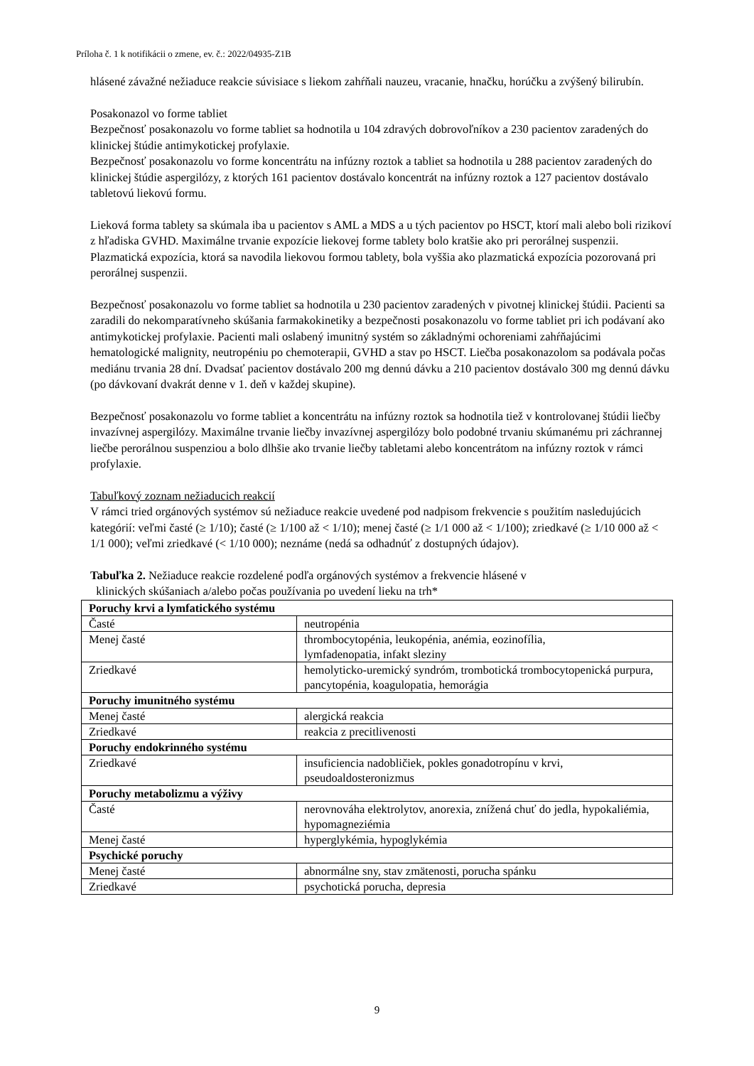Príloha č. 1 k notifikácii o zmene, ev. č.: 2022/04935-Z1B
hlásené závažné nežiaduce reakcie súvisiace s liekom zahŕňali nauzeu, vracanie, hnačku, horúčku a zvýšený bilirubín.
Posakonazol vo forme tabliet
Bezpečnosť posakonazolu vo forme tabliet sa hodnotila u 104 zdravých dobrovoľníkov a 230 pacientov zaradených do klinickej štúdie antimykotickej profylaxie.
Bezpečnosť posakonazolu vo forme koncentrátu na infúzny roztok a tabliet sa hodnotila u 288 pacientov zaradených do klinickej štúdie aspergilózy, z ktorých 161 pacientov dostávalo koncentrát na infúzny roztok a 127 pacientov dostávalo tabletovú liekovú formu.
Lieková forma tablety sa skúmala iba u pacientov s AML a MDS a u tých pacientov po HSCT, ktorí mali alebo boli rizikoví z hľadiska GVHD. Maximálne trvanie expozície liekovej forme tablety bolo kratšie ako pri perorálnej suspenzii. Plazmatická expozícia, ktorá sa navodila liekovou formou tablety, bola vyššia ako plazmatická expozícia pozorovaná pri perorálnej suspenzii.
Bezpečnosť posakonazolu vo forme tabliet sa hodnotila u 230 pacientov zaradených v pivotnej klinickej štúdii. Pacienti sa zaradili do nekomparatívneho skúšania farmakokinetiky a bezpečnosti posakonazolu vo forme tabliet pri ich podávaní ako antimykotickej profylaxie. Pacienti mali oslabený imunitný systém so základnými ochoreniami zahŕňajúcimi hematologické malignity, neutropéniu po chemoterapii, GVHD a stav po HSCT. Liečba posakonazolom sa podávala počas mediánu trvania 28 dní. Dvadsať pacientov dostávalo 200 mg dennú dávku a 210 pacientov dostávalo 300 mg dennú dávku (po dávkovaní dvakrát denne v 1. deň v každej skupine).
Bezpečnosť posakonazolu vo forme tabliet a koncentrátu na infúzny roztok sa hodnotila tiež v kontrolovanej štúdii liečby invazívnej aspergilózy. Maximálne trvanie liečby invazívnej aspergilózy bolo podobné trvaniu skúmanému pri záchrannej liečbe perorálnou suspenziou a bolo dlhšie ako trvanie liečby tabletami alebo koncentrátom na infúzny roztok v rámci profylaxie.
Tabuľkový zoznam nežiaducich reakcií
V rámci tried orgánových systémov sú nežiaduce reakcie uvedené pod nadpisom frekvencie s použitím nasledujúcich kategórií: veľmi časté (≥ 1/10); časté (≥ 1/100 až < 1/10); menej časté (≥ 1/1 000 až < 1/100); zriedkavé (≥ 1/10 000 až < 1/1 000); veľmi zriedkavé (< 1/10 000); neznáme (nedá sa odhadnúť z dostupných údajov).
Tabuľka 2. Nežiaduce reakcie rozdelené podľa orgánových systémov a frekvencie hlásené v
klinických skúšaniach a/alebo počas používania po uvedení lieku na trh*
| Poruchy krvi a lymfatického systému | |
| Časté | neutropénia |
| Menej časté | thrombocytopénia, leukopénia, anémia, eozinofília, lymfadenopatia, infakt sleziny |
| Zriedkavé | hemolyticko-uremický syndróm, trombotická trombocytopenická purpura, pancytopénia, koagulopatia, hemorágia |
| Poruchy imunitného systému | |
| Menej časté | alergická reakcia |
| Zriedkavé | reakcia z precitlivenosti |
| Poruchy endokrinného systému | |
| Zriedkavé | insuficiencia nadobličiek, pokles gonadotropínu v krvi, pseudoaldosteronizmus |
| Poruchy metabolizmu a výživy | |
| Časté | nerovnováha elektrolytov, anorexia, znížená chuť do jedla, hypokaliémia, hypomagneziémia |
| Menej časté | hyperglykémia, hypoglykémia |
| Psychické poruchy | |
| Menej časté | abnormálne sny, stav zmätenosti, porucha spánku |
| Zriedkavé | psychotická porucha, depresia |
9